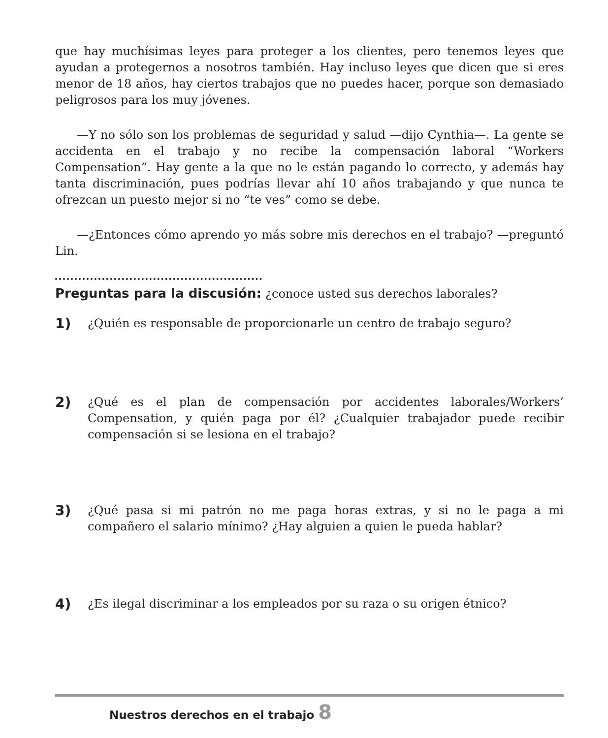que hay muchísimas leyes para proteger a los clientes, pero tenemos leyes que ayudan a protegernos a nosotros también. Hay incluso leyes que dicen que si eres menor de 18 años, hay ciertos trabajos que no puedes hacer, porque son demasiado peligrosos para los muy jóvenes.
—Y no sólo son los problemas de seguridad y salud —dijo Cynthia—. La gente se accidenta en el trabajo y no recibe la compensación laboral “Workers Compensation”. Hay gente a la que no le están pagando lo correcto, y además hay tanta discriminación, pues podrías llevar ahí 10 años trabajando y que nunca te ofrezcan un puesto mejor si no “te ves” como se debe.
—¿Entonces cómo aprendo yo más sobre mis derechos en el trabajo? —preguntó Lin.
Preguntas para la discusión: ¿conoce usted sus derechos laborales?
1)
¿Quién es responsable de proporcionarle un centro de trabajo seguro?
2)
¿Qué es el plan de compensación por accidentes laborales/Workers’ Compensation, y quién paga por él? ¿Cualquier trabajador puede recibir compensación si se lesiona en el trabajo?
3)
¿Qué pasa si mi patrón no me paga horas extras, y si no le paga a mi compañero el salario mínimo? ¿Hay alguien a quien le pueda hablar?
4)
¿Es ilegal discriminar a los empleados por su raza o su origen étnico?
Nuestros derechos en el trabajo 8